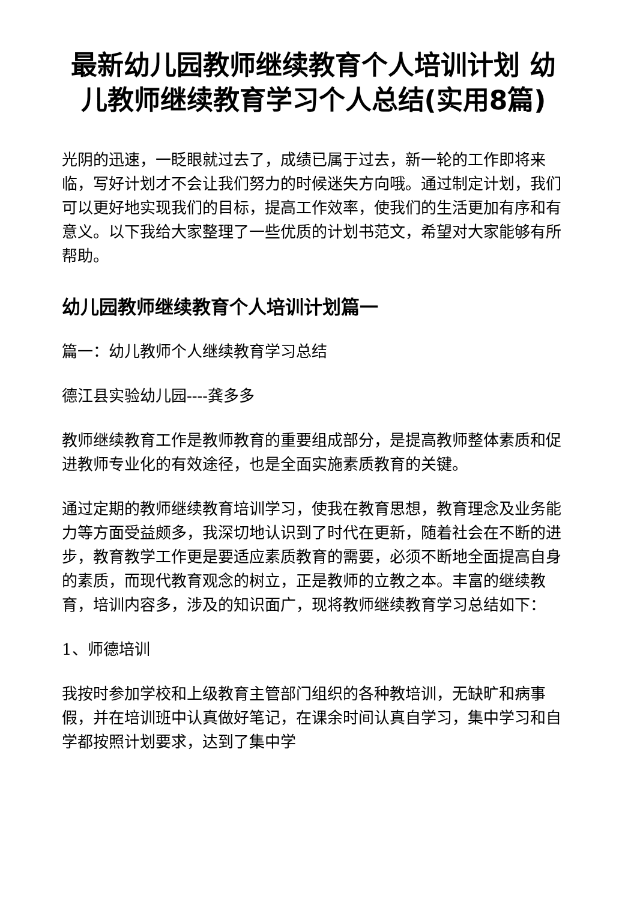最新幼儿园教师继续教育个人培训计划 幼儿教师继续教育学习个人总结(实用8篇)
光阴的迅速，一眨眼就过去了，成绩已属于过去，新一轮的工作即将来临，写好计划才不会让我们努力的时候迷失方向哦。通过制定计划，我们可以更好地实现我们的目标，提高工作效率，使我们的生活更加有序和有意义。以下我给大家整理了一些优质的计划书范文，希望对大家能够有所帮助。
幼儿园教师继续教育个人培训计划篇一
篇一：幼儿教师个人继续教育学习总结
德江县实验幼儿园----龚多多
教师继续教育工作是教师教育的重要组成部分，是提高教师整体素质和促进教师专业化的有效途径，也是全面实施素质教育的关键。
通过定期的教师继续教育培训学习，使我在教育思想，教育理念及业务能力等方面受益颇多，我深切地认识到了时代在更新，随着社会在不断的进步，教育教学工作更是要适应素质教育的需要，必须不断地全面提高自身的素质，而现代教育观念的树立，正是教师的立教之本。丰富的继续教育，培训内容多，涉及的知识面广，现将教师继续教育学习总结如下：
1、师德培训
我按时参加学校和上级教育主管部门组织的各种教培训，无缺旷和病事假，并在培训班中认真做好笔记，在课余时间认真自学习，集中学习和自学都按照计划要求，达到了集中学